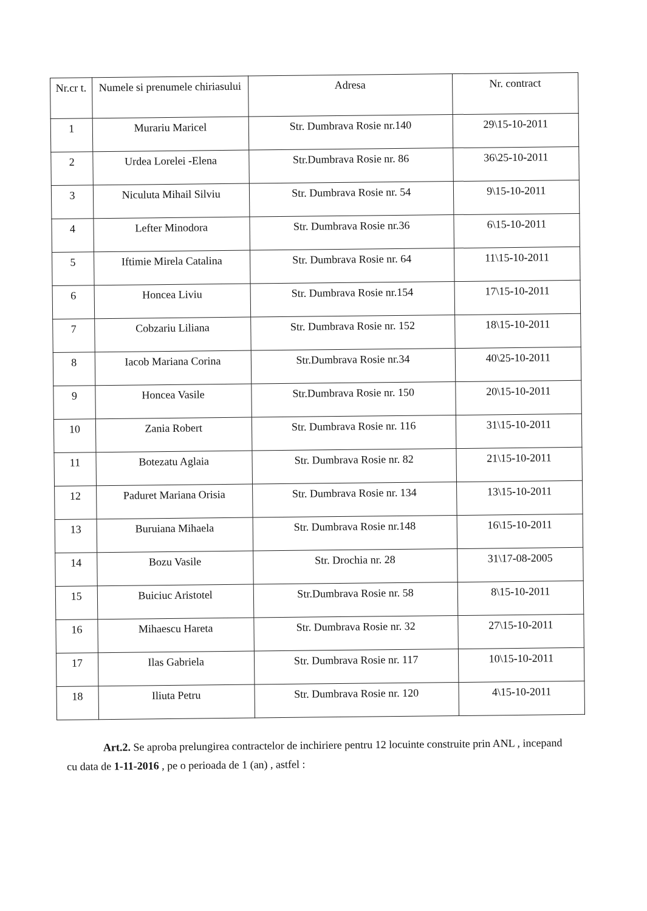| Nr.cr t. | Numele si prenumele chiriasului | Adresa | Nr. contract |
| --- | --- | --- | --- |
| 1 | Murariu Maricel | Str. Dumbrava Rosie nr.140 | 29\15-10-2011 |
| 2 | Urdea Lorelei -Elena | Str.Dumbrava Rosie nr. 86 | 36\25-10-2011 |
| 3 | Niculuta Mihail Silviu | Str. Dumbrava Rosie nr. 54 | 9\15-10-2011 |
| 4 | Lefter Minodora | Str. Dumbrava Rosie nr.36 | 6\15-10-2011 |
| 5 | Iftimie Mirela Catalina | Str. Dumbrava Rosie nr. 64 | 11\15-10-2011 |
| 6 | Honcea Liviu | Str. Dumbrava Rosie nr.154 | 17\15-10-2011 |
| 7 | Cobzariu Liliana | Str. Dumbrava Rosie nr. 152 | 18\15-10-2011 |
| 8 | Iacob Mariana Corina | Str.Dumbrava Rosie nr.34 | 40\25-10-2011 |
| 9 | Honcea Vasile | Str.Dumbrava Rosie nr. 150 | 20\15-10-2011 |
| 10 | Zania Robert | Str. Dumbrava Rosie nr. 116 | 31\15-10-2011 |
| 11 | Botezatu Aglaia | Str. Dumbrava Rosie nr. 82 | 21\15-10-2011 |
| 12 | Paduret Mariana Orisia | Str. Dumbrava Rosie nr. 134 | 13\15-10-2011 |
| 13 | Buruiana Mihaela | Str. Dumbrava Rosie nr.148 | 16\15-10-2011 |
| 14 | Bozu Vasile | Str. Drochia nr. 28 | 31\17-08-2005 |
| 15 | Buiciuc Aristotel | Str.Dumbrava Rosie nr. 58 | 8\15-10-2011 |
| 16 | Mihaescu Hareta | Str. Dumbrava Rosie nr. 32 | 27\15-10-2011 |
| 17 | Ilas Gabriela | Str. Dumbrava Rosie nr. 117 | 10\15-10-2011 |
| 18 | Iliuta Petru | Str. Dumbrava Rosie nr. 120 | 4\15-10-2011 |
Art.2. Se aproba prelungirea contractelor de inchiriere pentru 12 locuinte construite prin ANL , incepand cu data de 1-11-2016 , pe o perioada de 1 (an) , astfel :